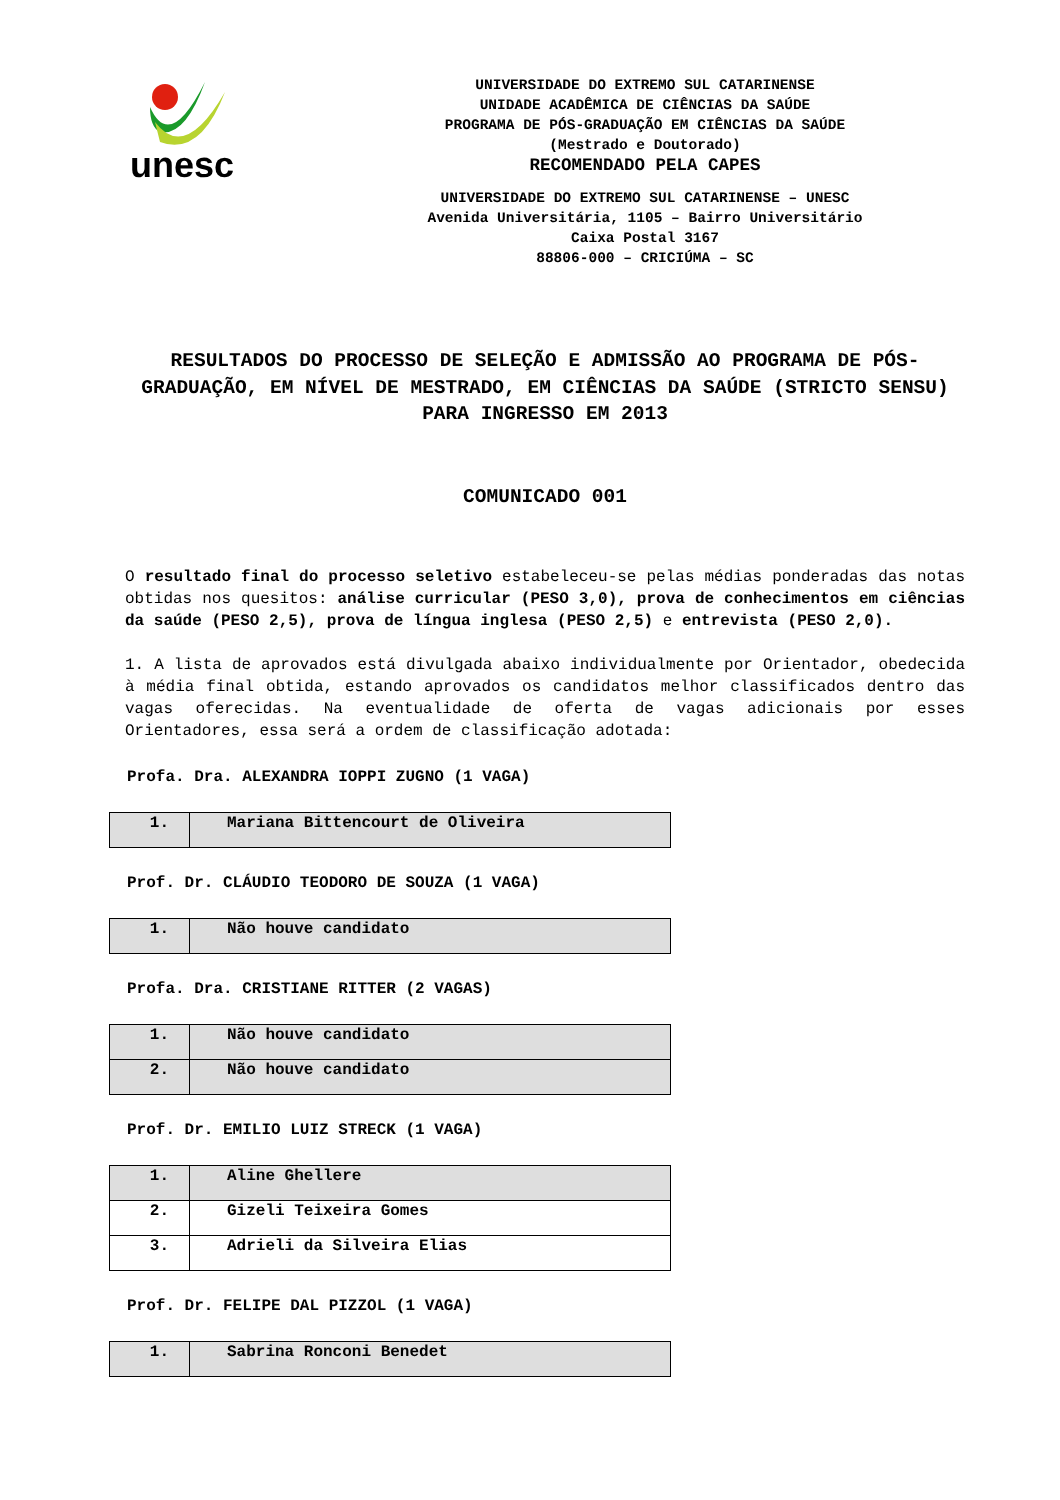unesc
UNIVERSIDADE DO EXTREMO SUL CATARINENSE
UNIDADE ACADÊMICA DE CIÊNCIAS DA SAÚDE
PROGRAMA DE PÓS-GRADUAÇÃO EM CIÊNCIAS DA SAÚDE
(Mestrado e Doutorado)
RECOMENDADO PELA CAPES
UNIVERSIDADE DO EXTREMO SUL CATARINENSE – UNESC
Avenida Universitária, 1105 – Bairro Universitário
Caixa Postal 3167
88806-000 – CRICIÚMA – SC
RESULTADOS DO PROCESSO DE SELEÇÃO E ADMISSÃO AO PROGRAMA DE PÓS-GRADUAÇÃO, EM NÍVEL DE MESTRADO, EM CIÊNCIAS DA SAÚDE (STRICTO SENSU) PARA INGRESSO EM 2013
COMUNICADO 001
O resultado final do processo seletivo estabeleceu-se pelas médias ponderadas das notas obtidas nos quesitos: análise curricular (PESO 3,0), prova de conhecimentos em ciências da saúde (PESO 2,5), prova de língua inglesa (PESO 2,5) e entrevista (PESO 2,0).
1. A lista de aprovados está divulgada abaixo individualmente por Orientador, obedecida à média final obtida, estando aprovados os candidatos melhor classificados dentro das vagas oferecidas. Na eventualidade de oferta de vagas adicionais por esses Orientadores, essa será a ordem de classificação adotada:
Profa. Dra. ALEXANDRA IOPPI ZUGNO (1 VAGA)
| 1. | Mariana Bittencourt de Oliveira |
Prof. Dr. CLÁUDIO TEODORO DE SOUZA (1 VAGA)
| 1. | Não houve candidato |
Profa. Dra. CRISTIANE RITTER (2 VAGAS)
| 1. | Não houve candidato |
| 2. | Não houve candidato |
Prof. Dr. EMILIO LUIZ STRECK (1 VAGA)
| 1. | Aline Ghellere |
| 2. | Gizeli Teixeira Gomes |
| 3. | Adrieli da Silveira Elias |
Prof. Dr. FELIPE DAL PIZZOL (1 VAGA)
| 1. | Sabrina Ronconi Benedet |